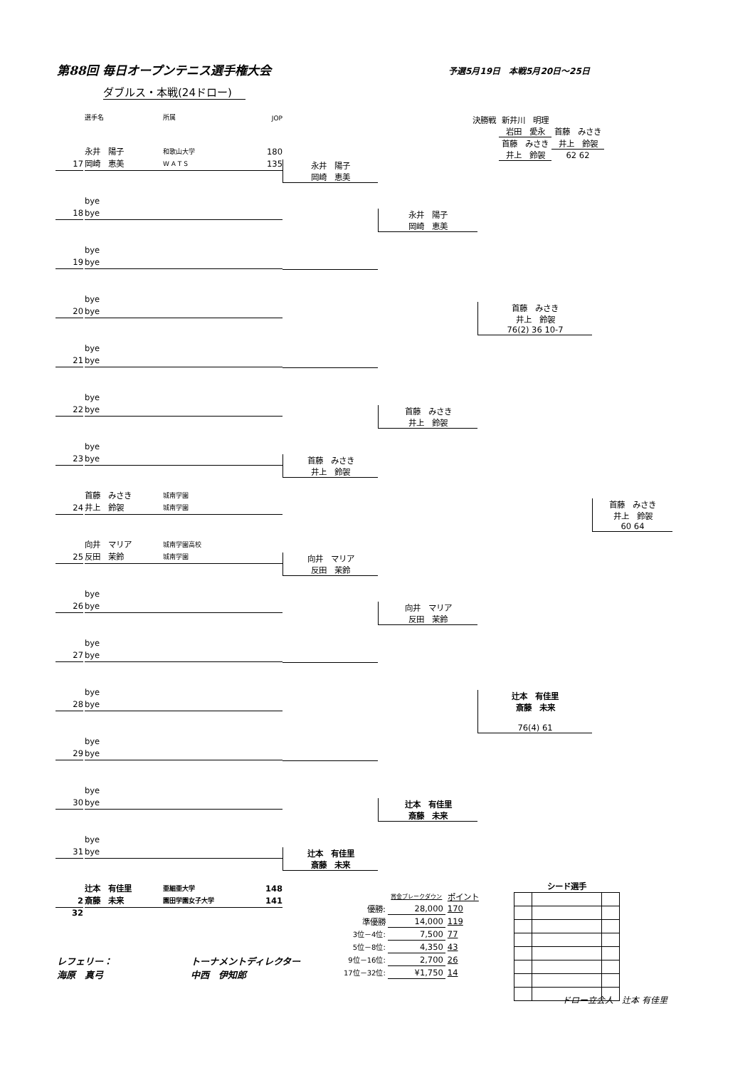第88回 毎日オープンテニス選手権大会 予選5月19日　本戦5月20日～25日
ダブルス・本戦(24ドロー)
| 決勝戦 | 新井川 明理 | |
| | 岩田 愛永 | 首藤 みさき |
| | 首藤 みさき | 井上 鈴袈 |
| | 井上 鈴袈 | 62 62 |
| | 選手名 | 所属 | JOP | | | | |
| 17 | 永井 陽子 岡崎 恵美 | 和歌山大学 W A T S | 180 135 | 永井 陽子 岡崎 恵美 | 永井 陽子 岡崎 恵美 | 首藤 みさき 井上 鈴袈 76(2) 36 10-7 | 首藤 みさき 井上 鈴袈 60 64 |
| 18 | bye bye | | | | | | |
| 19 | bye bye | | | | | | |
| 20 | bye bye | | | | | | |
| 21 | bye bye | | | | 首藤 みさき 井上 鈴袈 | | |
| 22 | bye bye | | | | | | |
| 23 | bye bye | | | 首藤 みさき 井上 鈴袈 | | | |
| 24 | 首藤 みさき 井上 鈴袈 | 城南学園 城南学園 | | | | | |
| 25 | 向井 マリア 反田 茉鈴 | 城南学園高校 城南学園 | | 向井 マリア 反田 茉鈴 | 向井 マリア 反田 茉鈴 | 辻本 有佳里 斎藤 未来 76(4) 61 | |
| 26 | bye bye | | | | | | |
| 27 | bye bye | | | | | | |
| 28 | bye bye | | | | | | |
| 29 | bye bye | | | | 辻本 有佳里 斎藤 未来 | | |
| 30 | bye bye | | | | | | |
| 31 | bye bye | | | 辻本 有佳里 斎藤 未来 | | | |
| 2 32 | 辻本 有佳里 斎藤 未来 | 亜細亜大学 園田学園女子大学 | 148 141 | | | | |
| | 賞金ブレークダウン | ポイント |
| 優勝: | 28,000 | 170 |
| 準優勝 | 14,000 | 119 |
| 3位－4位: | 7,500 | 77 |
| 5位－8位: | 4,350 | 43 |
| 9位－16位: | 2,700 | 26 |
| 17位－32位: | ¥1,750 | 14 |
| シード選手 | | |
レフェリー：
海原　真弓
トーナメントディレクター
中西　伊知郎
ドロー立会人　辻本 有佳里